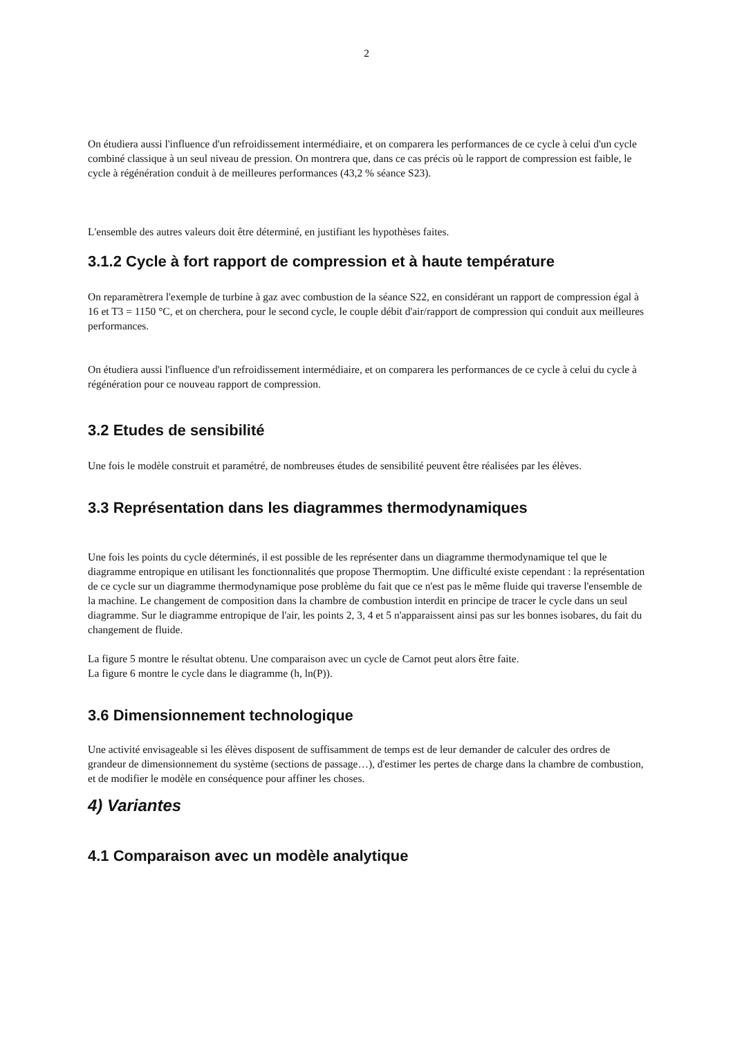2
On étudiera aussi l'influence d'un refroidissement intermédiaire, et on comparera les performances de ce cycle à celui d'un cycle combiné classique à un seul niveau de pression. On montrera que, dans ce cas précis où le rapport de compression est faible, le cycle à régénération conduit à de meilleures performances (43,2 % séance S23).
L'ensemble des autres valeurs doit être déterminé, en justifiant les hypothèses faites.
3.1.2 Cycle à fort rapport de compression et à haute température
On reparamètrera l'exemple de turbine à gaz avec combustion de la séance S22, en considérant un rapport de compression égal à 16 et T3 = 1150 °C, et on cherchera, pour le second cycle, le couple débit d'air/rapport de compression qui conduit aux meilleures performances.
On étudiera aussi l'influence d'un refroidissement intermédiaire, et on comparera les performances de ce cycle à celui du cycle à régénération pour ce nouveau rapport de compression.
3.2 Etudes de sensibilité
Une fois le modèle construit et paramétré, de nombreuses études de sensibilité peuvent être réalisées par les élèves.
3.3 Représentation dans les diagrammes thermodynamiques
Une fois les points du cycle déterminés, il est possible de les représenter dans un diagramme thermodynamique tel que le diagramme entropique en utilisant les fonctionnalités que propose Thermoptim. Une difficulté existe cependant : la représentation de ce cycle sur un diagramme thermodynamique pose problème du fait que ce n'est pas le même fluide qui traverse l'ensemble de la machine. Le changement de composition dans la chambre de combustion interdit en principe de tracer le cycle dans un seul diagramme. Sur le diagramme entropique de l'air, les points 2, 3, 4 et 5 n'apparaissent ainsi pas sur les bonnes isobares, du fait du changement de fluide.
La figure 5 montre le résultat obtenu. Une comparaison avec un cycle de Carnot peut alors être faite.
La figure 6 montre le cycle dans le diagramme (h, ln(P)).
3.6 Dimensionnement technologique
Une activité envisageable si les élèves disposent de suffisamment de temps est de leur demander de calculer des ordres de grandeur de dimensionnement du système (sections de passage…), d'estimer les pertes de charge dans la chambre de combustion, et de modifier le modèle en conséquence pour affiner les choses.
4) Variantes
4.1 Comparaison avec un modèle analytique